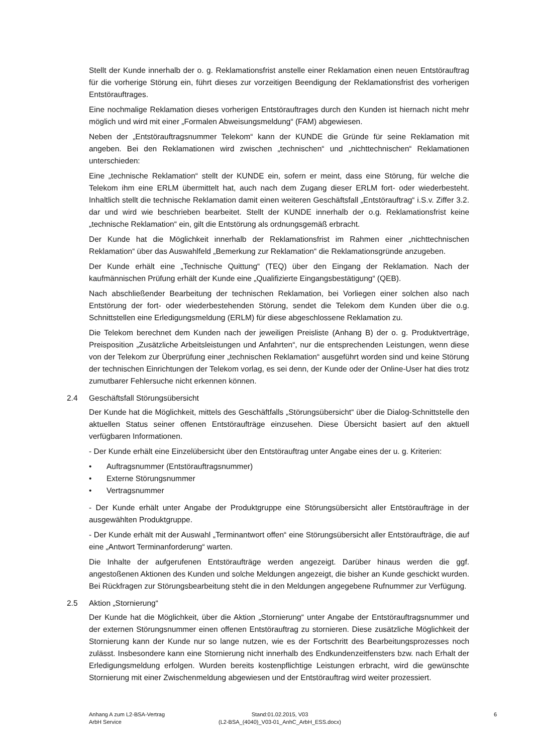Stellt der Kunde innerhalb der o. g. Reklamationsfrist anstelle einer Reklamation einen neuen Entstörauftrag für die vorherige Störung ein, führt dieses zur vorzeitigen Beendigung der Reklamationsfrist des vorherigen Entstörauftrages.
Eine nochmalige Reklamation dieses vorherigen Entstörauftrages durch den Kunden ist hiernach nicht mehr möglich und wird mit einer „Formalen Abweisungsmeldung“ (FAM) abgewiesen.
Neben der „Entstörauftragsnummer Telekom“ kann der KUNDE die Gründe für seine Reklamation mit angeben. Bei den Reklamationen wird zwischen „technischen“ und „nichttechnischen“ Reklamationen unterschieden:
Eine „technische Reklamation“ stellt der KUNDE ein, sofern er meint, dass eine Störung, für welche die Telekom ihm eine ERLM übermittelt hat, auch nach dem Zugang dieser ERLM fort- oder wiederbesteht. Inhaltlich stellt die technische Reklamation damit einen weiteren Geschäftsfall „Entstörauftrag“ i.S.v. Ziffer 3.2. dar und wird wie beschrieben bearbeitet. Stellt der KUNDE innerhalb der o.g. Reklamationsfrist keine „technische Reklamation“ ein, gilt die Entstörung als ordnungsgemäß erbracht.
Der Kunde hat die Möglichkeit innerhalb der Reklamationsfrist im Rahmen einer „nichttechnischen Reklamation“ über das Auswahlfeld „Bemerkung zur Reklamation“ die Reklamationsgründe anzugeben.
Der Kunde erhält eine „Technische Quittung“ (TEQ) über den Eingang der Reklamation. Nach der kaufmännischen Prüfung erhält der Kunde eine „Qualifizierte Eingangsbestätigung“ (QEB).
Nach abschließender Bearbeitung der technischen Reklamation, bei Vorliegen einer solchen also nach Entstörung der fort- oder wiederbestehenden Störung, sendet die Telekom dem Kunden über die o.g. Schnittstellen eine Erledigungsmeldung (ERLM) für diese abgeschlossene Reklamation zu.
Die Telekom berechnet dem Kunden nach der jeweiligen Preisliste (Anhang B) der o. g. Produktverträge, Preisposition „Zusätzliche Arbeitsleistungen und Anfahrten“, nur die entsprechenden Leistungen, wenn diese von der Telekom zur Überprüfung einer „technischen Reklamation“ ausgeführt worden sind und keine Störung der technischen Einrichtungen der Telekom vorlag, es sei denn, der Kunde oder der Online-User hat dies trotz zumutbarer Fehlersuche nicht erkennen können.
2.4 Geschäftsfall Störungsübersicht
Der Kunde hat die Möglichkeit, mittels des Geschäftfalls „Störungsübersicht“ über die Dialog-Schnittstelle den aktuellen Status seiner offenen Entstöraufträge einzusehen. Diese Übersicht basiert auf den aktuell verfügbaren Informationen.
- Der Kunde erhält eine Einzelübersicht über den Entstörauftrag unter Angabe eines der u. g. Kriterien:
• Auftragsnummer (Entstörauftragsnummer)
• Externe Störungsnummer
• Vertragsnummer
- Der Kunde erhält unter Angabe der Produktgruppe eine Störungsübersicht aller Entstöraufträge in der ausgewählten Produktgruppe.
- Der Kunde erhält mit der Auswahl „Terminantwort offen“ eine Störungsübersicht aller Entstöraufträge, die auf eine „Antwort Terminanforderung“ warten.
Die Inhalte der aufgerufenen Entstöraufträge werden angezeigt. Darüber hinaus werden die ggf. angestoßenen Aktionen des Kunden und solche Meldungen angezeigt, die bisher an Kunde geschickt wurden. Bei Rückfragen zur Störungsbearbeitung steht die in den Meldungen angegebene Rufnummer zur Verfügung.
2.5 Aktion „Stornierung“
Der Kunde hat die Möglichkeit, über die Aktion „Stornierung“ unter Angabe der Entstörauftragsnummer und der externen Störungsnummer einen offenen Entstörauftrag zu stornieren. Diese zusätzliche Möglichkeit der Stornierung kann der Kunde nur so lange nutzen, wie es der Fortschritt des Bearbeitungsprozesses noch zulässt. Insbesondere kann eine Stornierung nicht innerhalb des Endkundenzeitfensters bzw. nach Erhalt der Erledigungsmeldung erfolgen. Wurden bereits kostenpflichtige Leistungen erbracht, wird die gewünschte Stornierung mit einer Zwischenmeldung abgewiesen und der Entstörauftrag wird weiter prozessiert.
Anhang A zum L2-BSA-Vertrag
ArbH Service
Stand:01.02.2015, V03
(L2-BSA_(4040)_V03-01_AnhC_ArbH_ESS.docx)
6